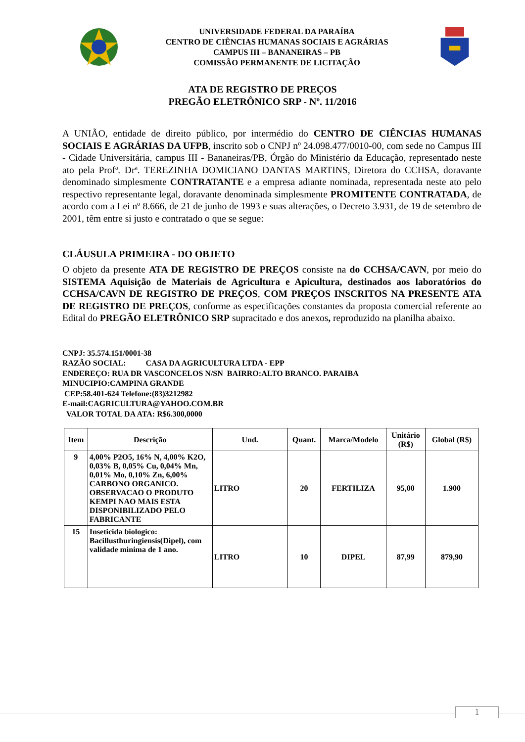UNIVERSIDADE FEDERAL DA PARAÍBA
CENTRO DE CIÊNCIAS HUMANAS SOCIAIS E AGRÁRIAS
CAMPUS III – BANANEIRAS – PB
COMISSÃO PERMANENTE DE LICITAÇÃO
ATA DE REGISTRO DE PREÇOS
PREGÃO ELETRÔNICO SRP - Nº. 11/2016
A UNIÃO, entidade de direito público, por intermédio do CENTRO DE CIÊNCIAS HUMANAS SOCIAIS E AGRÁRIAS DA UFPB, inscrito sob o CNPJ nº 24.098.477/0010-00, com sede no Campus III - Cidade Universitária, campus III - Bananeiras/PB, Órgão do Ministério da Educação, representado neste ato pela Profª. Drª. TEREZINHA DOMICIANO DANTAS MARTINS, Diretora do CCHSA, doravante denominado simplesmente CONTRATANTE e a empresa adiante nominada, representada neste ato pelo respectivo representante legal, doravante denominada simplesmente PROMITENTE CONTRATADA, de acordo com a Lei nº 8.666, de 21 de junho de 1993 e suas alterações, o Decreto 3.931, de 19 de setembro de 2001, têm entre si justo e contratado o que se segue:
CLÁUSULA PRIMEIRA - DO OBJETO
O objeto da presente ATA DE REGISTRO DE PREÇOS consiste na do CCHSA/CAVN, por meio do SISTEMA Aquisição de Materiais de Agricultura e Apicultura, destinados aos laboratórios do CCHSA/CAVN DE REGISTRO DE PREÇOS, COM PREÇOS INSCRITOS NA PRESENTE ATA DE REGISTRO DE PREÇOS, conforme as especificações constantes da proposta comercial referente ao Edital do PREGÃO ELETRÔNICO SRP supracitado e dos anexos, reproduzido na planilha abaixo.
CNPJ: 35.574.151/0001-38
RAZÃO SOCIAL: CASA DA AGRICULTURA LTDA - EPP
ENDEREÇO: RUA DR VASCONCELOS N/SN BAIRRO:ALTO BRANCO. PARAIBA
MINUCIPIO:CAMPINA GRANDE
CEP:58.401-624 Telefone:(83)3212982
E-mail:CAGRICULTURA@YAHOO.COM.BR
VALOR TOTAL DA ATA: R$6.300,0000
| Item | Descrição | Und. | Quant. | Marca/Modelo | Unitário (R$) | Global (R$) |
| --- | --- | --- | --- | --- | --- | --- |
| 9 | 4,00% P2O5, 16% N, 4,00% K2O, 0,03% B, 0,05% Cu, 0,04% Mn, 0,01% Mo, 0,10% Zn, 6,00% CARBONO ORGANICO. OBSERVACAO O PRODUTO KEMPI NAO MAIS ESTA DISPONIBILIZADO PELO FABRICANTE | LITRO | 20 | FERTILIZA | 95,00 | 1.900 |
| 15 | Inseticida biologico: Bacillusthuringiensis(Dipel), com validade minima de 1 ano. | LITRO | 10 | DIPEL | 87,99 | 879,90 |
1